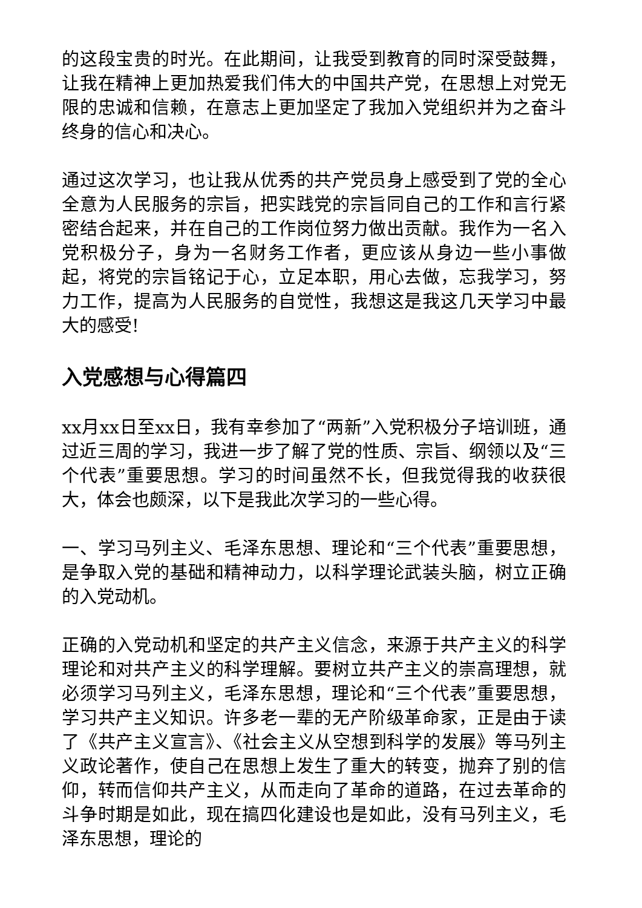的这段宝贵的时光。在此期间，让我受到教育的同时深受鼓舞，让我在精神上更加热爱我们伟大的中国共产党，在思想上对党无限的忠诚和信赖，在意志上更加坚定了我加入党组织并为之奋斗终身的信心和决心。
通过这次学习，也让我从优秀的共产党员身上感受到了党的全心全意为人民服务的宗旨，把实践党的宗旨同自己的工作和言行紧密结合起来，并在自己的工作岗位努力做出贡献。我作为一名入党积极分子，身为一名财务工作者，更应该从身边一些小事做起，将党的宗旨铭记于心，立足本职，用心去做，忘我学习，努力工作，提高为人民服务的自觉性，我想这是我这几天学习中最大的感受!
入党感想与心得篇四
xx月xx日至xx日，我有幸参加了“两新”入党积极分子培训班，通过近三周的学习，我进一步了解了党的性质、宗旨、纲领以及“三个代表”重要思想。学习的时间虽然不长，但我觉得我的收获很大，体会也颇深，以下是我此次学习的一些心得。
一、学习马列主义、毛泽东思想、理论和“三个代表”重要思想，是争取入党的基础和精神动力，以科学理论武装头脑，树立正确的入党动机。
正确的入党动机和坚定的共产主义信念，来源于共产主义的科学理论和对共产主义的科学理解。要树立共产主义的崇高理想，就必须学习马列主义，毛泽东思想，理论和“三个代表”重要思想，学习共产主义知识。许多老一辈的无产阶级革命家，正是由于读了《共产主义宣言》、《社会主义从空想到科学的发展》等马列主义政论著作，使自己在思想上发生了重大的转变，抛弃了别的信仰，转而信仰共产主义，从而走向了革命的道路，在过去革命的斗争时期是如此，现在搞四化建设也是如此，没有马列主义，毛泽东思想，理论的